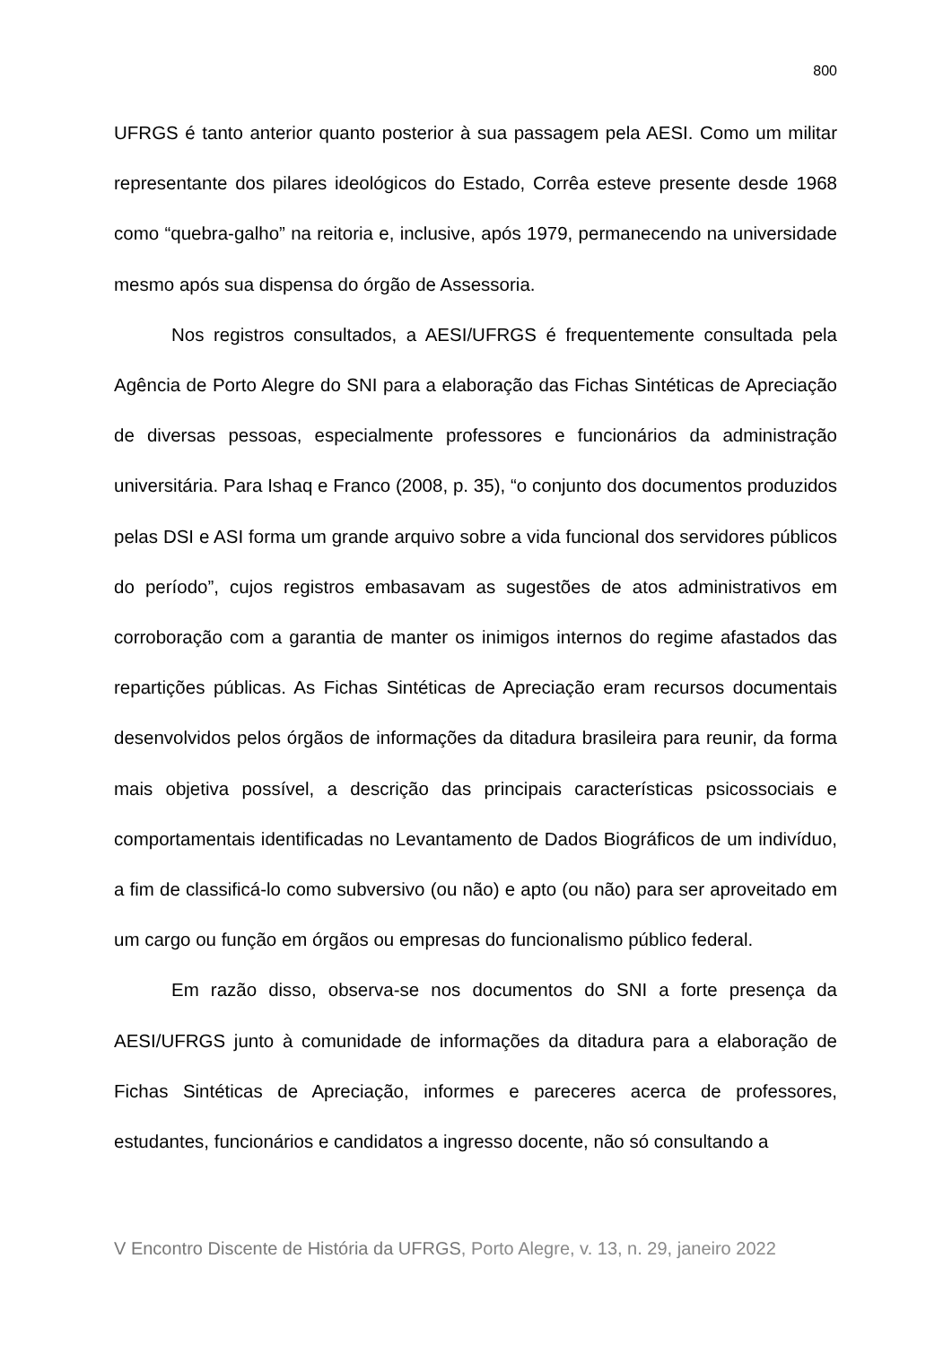800
UFRGS é tanto anterior quanto posterior à sua passagem pela AESI. Como um militar representante dos pilares ideológicos do Estado, Corrêa esteve presente desde 1968 como “quebra-galho” na reitoria e, inclusive, após 1979, permanecendo na universidade mesmo após sua dispensa do órgão de Assessoria.
Nos registros consultados, a AESI/UFRGS é frequentemente consultada pela Agência de Porto Alegre do SNI para a elaboração das Fichas Sintéticas de Apreciação de diversas pessoas, especialmente professores e funcionários da administração universitária. Para Ishaq e Franco (2008, p. 35), “o conjunto dos documentos produzidos pelas DSI e ASI forma um grande arquivo sobre a vida funcional dos servidores públicos do período”, cujos registros embasavam as sugestões de atos administrativos em corroboração com a garantia de manter os inimigos internos do regime afastados das repartições públicas. As Fichas Sintéticas de Apreciação eram recursos documentais desenvolvidos pelos órgãos de informações da ditadura brasileira para reunir, da forma mais objetiva possível, a descrição das principais características psicossociais e comportamentais identificadas no Levantamento de Dados Biográficos de um indivíduo, a fim de classificá-lo como subversivo (ou não) e apto (ou não) para ser aproveitado em um cargo ou função em órgãos ou empresas do funcionalismo público federal.
Em razão disso, observa-se nos documentos do SNI a forte presença da AESI/UFRGS junto à comunidade de informações da ditadura para a elaboração de Fichas Sintéticas de Apreciação, informes e pareceres acerca de professores, estudantes, funcionários e candidatos a ingresso docente, não só consultando a
V Encontro Discente de História da UFRGS, Porto Alegre, v. 13, n. 29, janeiro 2022